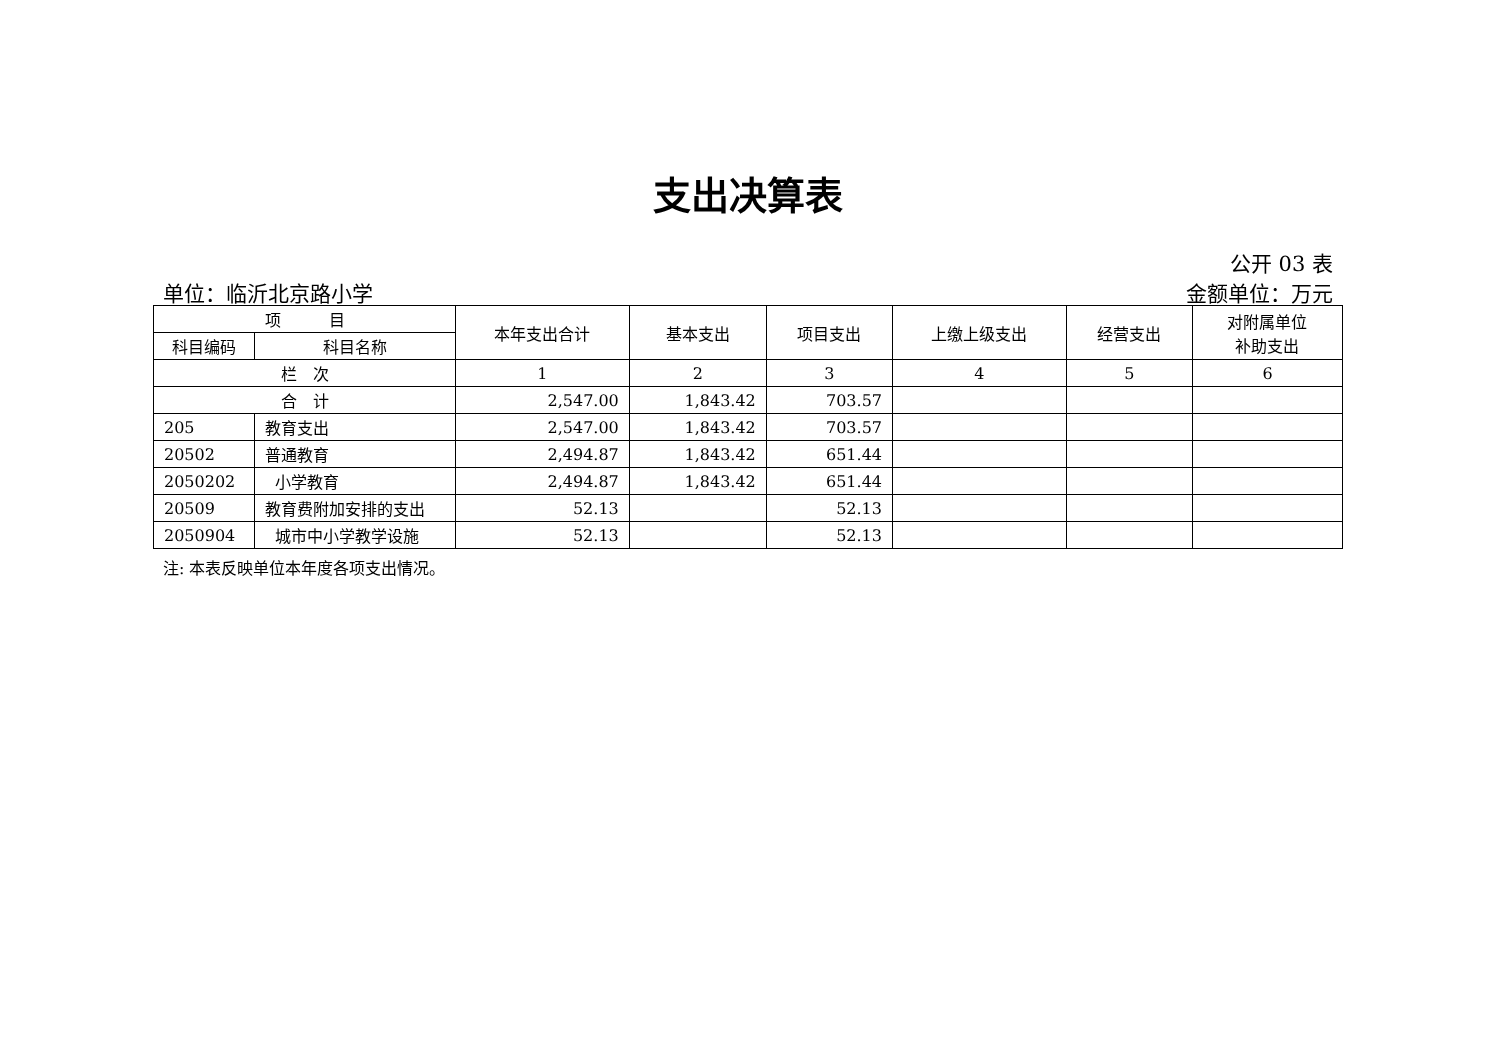支出决算表
公开 03 表
单位：临沂北京路小学 金额单位：万元
| 项 目 | | 本年支出合计 | 基本支出 | 项目支出 | 上缴上级支出 | 经营支出 | 对附属单位 补助支出 |
| --- | --- | --- | --- | --- | --- | --- | --- |
| 科目编码 | 科目名称 | | | | | | |
| 栏 次 | | 1 | 2 | 3 | 4 | 5 | 6 |
| 合 计 | | 2,547.00 | 1,843.42 | 703.57 | | | |
| 205 | 教育支出 | 2,547.00 | 1,843.42 | 703.57 | | | |
| 20502 | 普通教育 | 2,494.87 | 1,843.42 | 651.44 | | | |
| 2050202 | 小学教育 | 2,494.87 | 1,843.42 | 651.44 | | | |
| 20509 | 教育费附加安排的支出 | 52.13 | | 52.13 | | | |
| 2050904 | 城市中小学教学设施 | 52.13 | | 52.13 | | | |
注: 本表反映单位本年度各项支出情况。